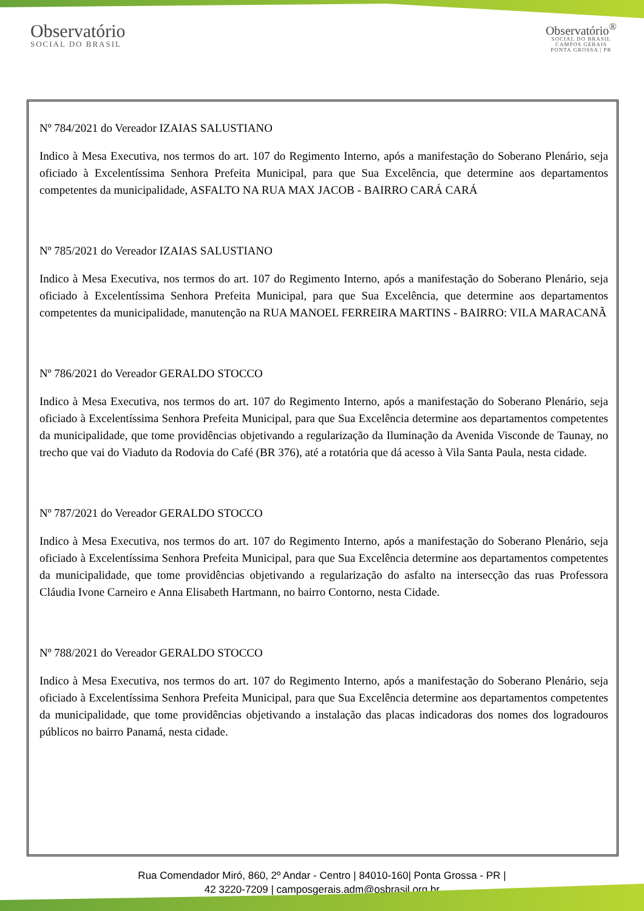Observatório
SOCIAL DO BRASIL
Observatório<sup>®</sup>
SOCIAL DO BRASIL
CAMPOS GERAIS
PONTA GROSSA | PR
Nº 784/2021 do Vereador IZAIAS SALUSTIANO
Indico à Mesa Executiva, nos termos do art. 107 do Regimento Interno, após a manifestação do Soberano Plenário, seja oficiado à Excelentíssima Senhora Prefeita Municipal, para que Sua Excelência, que determine aos departamentos competentes da municipalidade, ASFALTO NA RUA MAX JACOB - BAIRRO CARÁ CARÁ
Nº 785/2021 do Vereador IZAIAS SALUSTIANO
Indico à Mesa Executiva, nos termos do art. 107 do Regimento Interno, após a manifestação do Soberano Plenário, seja oficiado à Excelentíssima Senhora Prefeita Municipal, para que Sua Excelência, que determine aos departamentos competentes da municipalidade, manutenção na RUA MANOEL FERREIRA MARTINS - BAIRRO: VILA MARACANÃ
Nº 786/2021 do Vereador GERALDO STOCCO
Indico à Mesa Executiva, nos termos do art. 107 do Regimento Interno, após a manifestação do Soberano Plenário, seja oficiado à Excelentíssima Senhora Prefeita Municipal, para que Sua Excelência determine aos departamentos competentes da municipalidade, que tome providências objetivando a regularização da Iluminação da Avenida Visconde de Taunay, no trecho que vai do Viaduto da Rodovia do Café (BR 376), até a rotatória que dá acesso à Vila Santa Paula, nesta cidade.
Nº 787/2021 do Vereador GERALDO STOCCO
Indico à Mesa Executiva, nos termos do art. 107 do Regimento Interno, após a manifestação do Soberano Plenário, seja oficiado à Excelentíssima Senhora Prefeita Municipal, para que Sua Excelência determine aos departamentos competentes da municipalidade, que tome providências objetivando a regularização do asfalto na intersecção das ruas Professora Cláudia Ivone Carneiro e Anna Elisabeth Hartmann, no bairro Contorno, nesta Cidade.
Nº 788/2021 do Vereador GERALDO STOCCO
Indico à Mesa Executiva, nos termos do art. 107 do Regimento Interno, após a manifestação do Soberano Plenário, seja oficiado à Excelentíssima Senhora Prefeita Municipal, para que Sua Excelência determine aos departamentos competentes da municipalidade, que tome providências objetivando a instalação das placas indicadoras dos nomes dos logradouros públicos no bairro Panamá, nesta cidade.
Rua Comendador Miró, 860, 2º Andar - Centro | 84010-160| Ponta Grossa - PR |
42 3220-7209 | camposgerais.adm@osbrasil.org.br